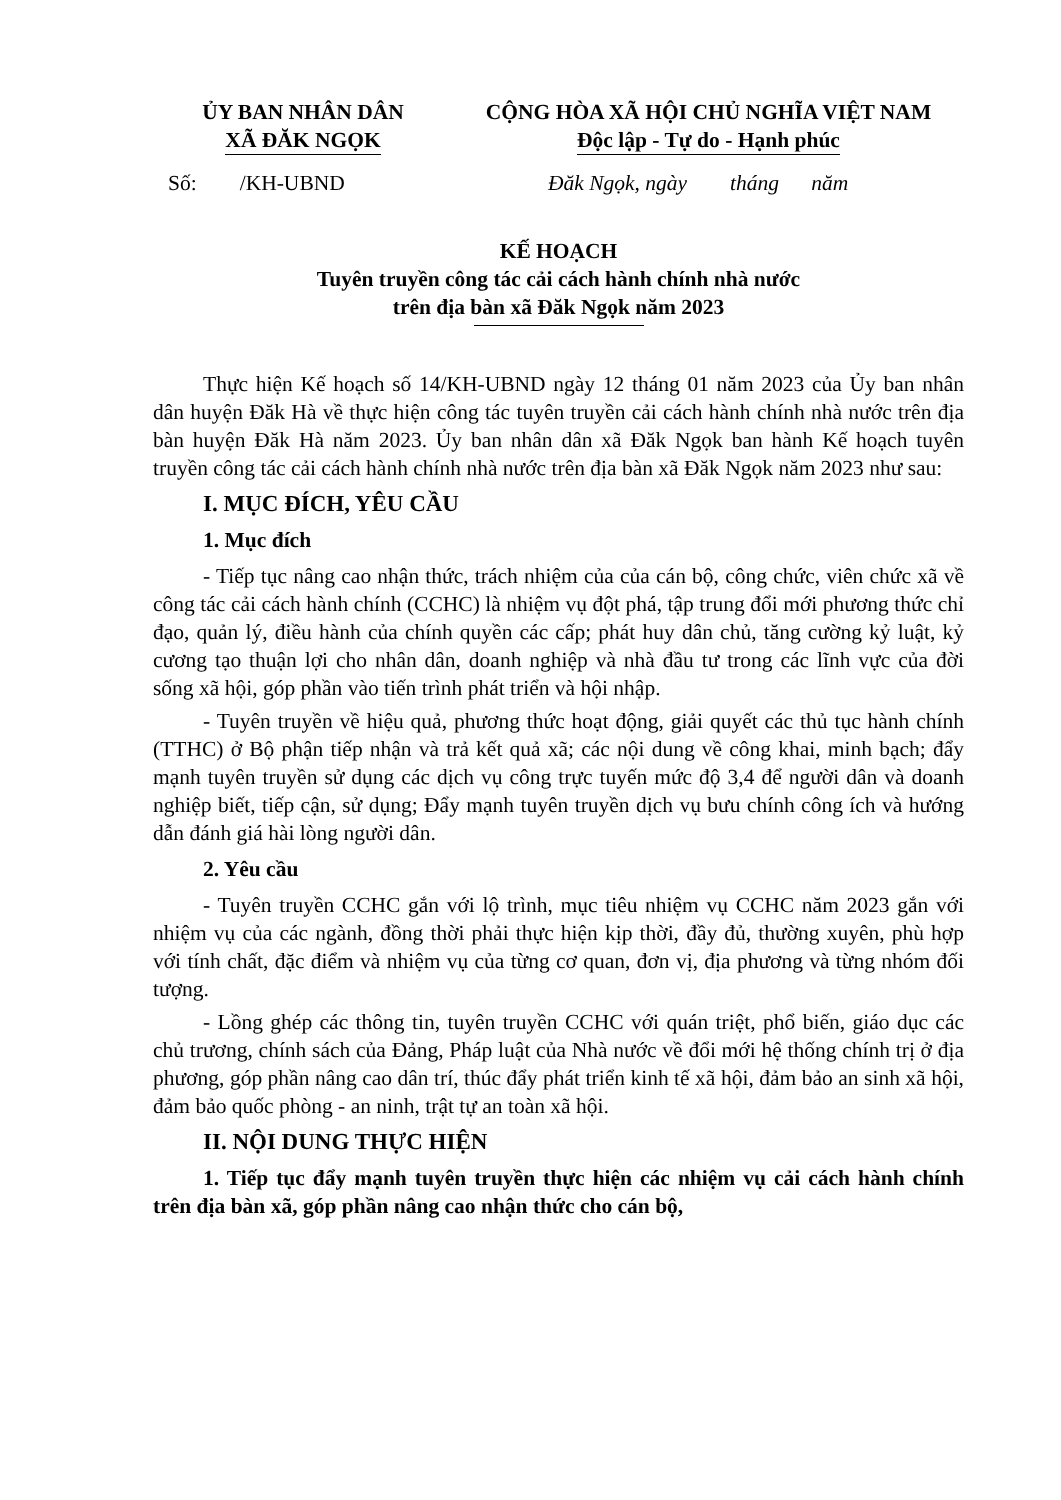ỦY BAN NHÂN DÂN
XÃ ĐĂK NGỌK
CỘNG HÒA XÃ HỘI CHỦ NGHĨA VIỆT NAM
Độc lập - Tự do - Hạnh phúc
Số: /KH-UBND Đăk Ngọk, ngày tháng năm
KẾ HOẠCH
Tuyên truyền công tác cải cách hành chính nhà nước
trên địa bàn xã Đăk Ngọk năm 2023
Thực hiện Kế hoạch số 14/KH-UBND ngày 12 tháng 01 năm 2023 của Ủy ban nhân dân huyện Đăk Hà về thực hiện công tác tuyên truyền cải cách hành chính nhà nước trên địa bàn huyện Đăk Hà năm 2023. Ủy ban nhân dân xã Đăk Ngọk ban hành Kế hoạch tuyên truyền công tác cải cách hành chính nhà nước trên địa bàn xã Đăk Ngọk năm 2023 như sau:
I. MỤC ĐÍCH, YÊU CẦU
1. Mục đích
- Tiếp tục nâng cao nhận thức, trách nhiệm của của cán bộ, công chức, viên chức xã về công tác cải cách hành chính (CCHC) là nhiệm vụ đột phá, tập trung đổi mới phương thức chỉ đạo, quản lý, điều hành của chính quyền các cấp; phát huy dân chủ, tăng cường kỷ luật, kỷ cương tạo thuận lợi cho nhân dân, doanh nghiệp và nhà đầu tư trong các lĩnh vực của đời sống xã hội, góp phần vào tiến trình phát triển và hội nhập.
- Tuyên truyền về hiệu quả, phương thức hoạt động, giải quyết các thủ tục hành chính (TTHC) ở Bộ phận tiếp nhận và trả kết quả xã; các nội dung về công khai, minh bạch; đẩy mạnh tuyên truyền sử dụng các dịch vụ công trực tuyến mức độ 3,4 để người dân và doanh nghiệp biết, tiếp cận, sử dụng; Đẩy mạnh tuyên truyền dịch vụ bưu chính công ích và hướng dẫn đánh giá hài lòng người dân.
2. Yêu cầu
- Tuyên truyền CCHC gắn với lộ trình, mục tiêu nhiệm vụ CCHC năm 2023 gắn với nhiệm vụ của các ngành, đồng thời phải thực hiện kịp thời, đầy đủ, thường xuyên, phù hợp với tính chất, đặc điểm và nhiệm vụ của từng cơ quan, đơn vị, địa phương và từng nhóm đối tượng.
- Lồng ghép các thông tin, tuyên truyền CCHC với quán triệt, phổ biến, giáo dục các chủ trương, chính sách của Đảng, Pháp luật của Nhà nước về đổi mới hệ thống chính trị ở địa phương, góp phần nâng cao dân trí, thúc đẩy phát triển kinh tế xã hội, đảm bảo an sinh xã hội, đảm bảo quốc phòng - an ninh, trật tự an toàn xã hội.
II. NỘI DUNG THỰC HIỆN
1. Tiếp tục đẩy mạnh tuyên truyền thực hiện các nhiệm vụ cải cách hành chính trên địa bàn xã, góp phần nâng cao nhận thức cho cán bộ,